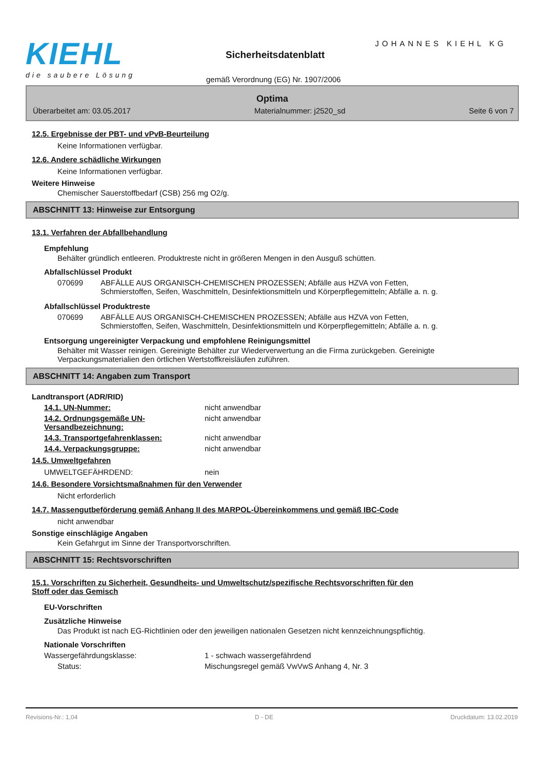KIEHL
die saubere Lösung
JOHANNES KIEHL KG
Sicherheitsdatenblatt
gemäß Verordnung (EG) Nr. 1907/2006
Optima
Überarbeitet am: 03.05.2017 Materialnummer: j2520_sd Seite 6 von 7
12.5. Ergebnisse der PBT- und vPvB-Beurteilung
Keine Informationen verfügbar.
12.6. Andere schädliche Wirkungen
Keine Informationen verfügbar.
Weitere Hinweise
Chemischer Sauerstoffbedarf (CSB) 256 mg O2/g.
ABSCHNITT 13: Hinweise zur Entsorgung
13.1. Verfahren der Abfallbehandlung
Empfehlung
Behälter gründlich entleeren. Produktreste nicht in größeren Mengen in den Ausguß schütten.
Abfallschlüssel Produkt
| 070699 | ABFÄLLE AUS ORGANISCH-CHEMISCHEN PROZESSEN; Abfälle aus HZVA von Fetten, Schmierstoffen, Seifen, Waschmitteln, Desinfektionsmitteln und Körperpflegemitteln; Abfälle a. n. g. |
Abfallschlüssel Produktreste
| 070699 | ABFÄLLE AUS ORGANISCH-CHEMISCHEN PROZESSEN; Abfälle aus HZVA von Fetten, Schmierstoffen, Seifen, Waschmitteln, Desinfektionsmitteln und Körperpflegemitteln; Abfälle a. n. g. |
Entsorgung ungereinigter Verpackung und empfohlene Reinigungsmittel
Behälter mit Wasser reinigen. Gereinigte Behälter zur Wiederverwertung an die Firma zurückgeben. Gereinigte
Verpackungsmaterialien den örtlichen Wertstoffkreisläufen zuführen.
ABSCHNITT 14: Angaben zum Transport
Landtransport (ADR/RID)
| 14.1. UN-Nummer: | nicht anwendbar |
| 14.2. Ordnungsgemäße UN-Versandbezeichnung: | nicht anwendbar |
| 14.3. Transportgefahrenklassen: | nicht anwendbar |
| 14.4. Verpackungsgruppe: | nicht anwendbar |
14.5. Umweltgefahren
| UMWELTGEFÄHRDEND: | nein |
14.6. Besondere Vorsichtsmaßnahmen für den Verwender
Nicht erforderlich
14.7. Massengutbeförderung gemäß Anhang II des MARPOL-Übereinkommens und gemäß IBC-Code
nicht anwendbar
Sonstige einschlägige Angaben
Kein Gefahrgut im Sinne der Transportvorschriften.
ABSCHNITT 15: Rechtsvorschriften
15.1. Vorschriften zu Sicherheit, Gesundheits- und Umweltschutz/spezifische Rechtsvorschriften für den
Stoff oder das Gemisch
EU-Vorschriften
Zusätzliche Hinweise
Das Produkt ist nach EG-Richtlinien oder den jeweiligen nationalen Gesetzen nicht kennzeichnungspflichtig.
Nationale Vorschriften
| Wassergefährdungsklasse: | 1 - schwach wassergefährdend |
| Status: | Mischungsregel gemäß VwVwS Anhang 4, Nr. 3 |
Revisions-Nr.: 1,04 D - DE Druckdatum: 13.02.2019